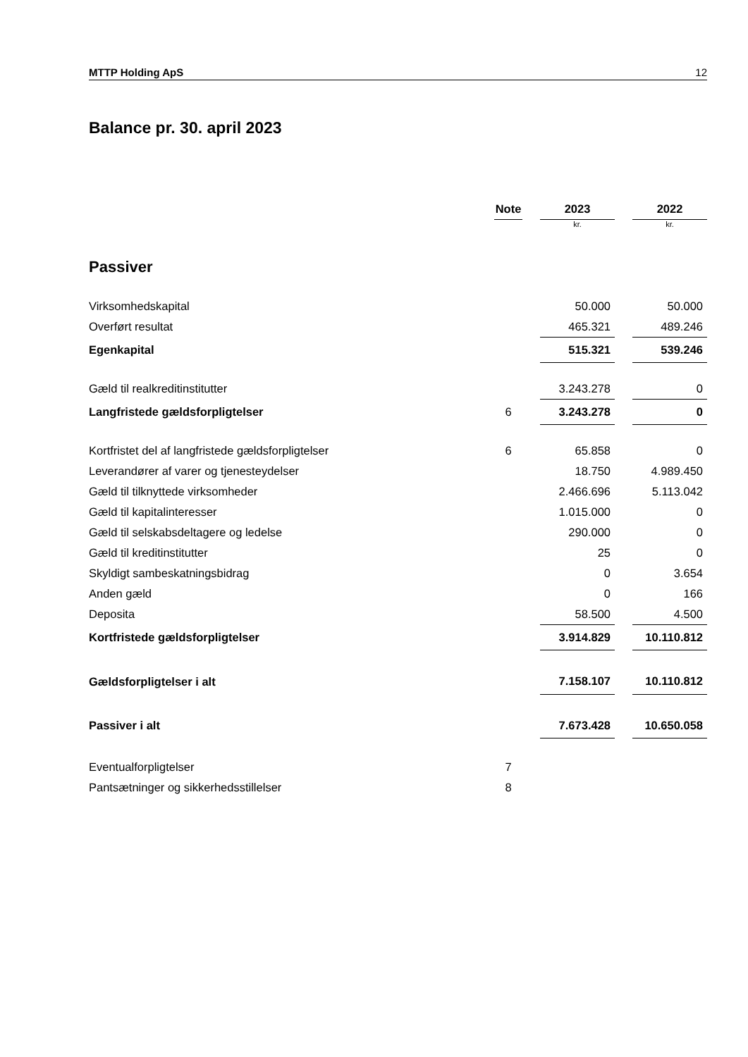MTTP Holding ApS 12
Balance pr. 30. april 2023
| | Note | | 2023 | | 2022 |
| --- | --- | --- | --- | --- | --- |
| | | | kr. | | kr. |
| Passiver | | | | | |
| Virksomhedskapital | | | 50.000 | | 50.000 |
| Overført resultat | | | 465.321 | | 489.246 |
| Egenkapital | | | 515.321 | | 539.246 |
| Gæld til realkreditinstitutter | | | 3.243.278 | | 0 |
| Langfristede gældsforpligtelser | 6 | | 3.243.278 | | 0 |
| Kortfristet del af langfristede gældsforpligtelser | 6 | | 65.858 | | 0 |
| Leverandører af varer og tjenesteydelser | | | 18.750 | | 4.989.450 |
| Gæld til tilknyttede virksomheder | | | 2.466.696 | | 5.113.042 |
| Gæld til kapitalinteresser | | | 1.015.000 | | 0 |
| Gæld til selskabsdeltagere og ledelse | | | 290.000 | | 0 |
| Gæld til kreditinstitutter | | | 25 | | 0 |
| Skyldigt sambeskatningsbidrag | | | 0 | | 3.654 |
| Anden gæld | | | 0 | | 166 |
| Deposita | | | 58.500 | | 4.500 |
| Kortfristede gældsforpligtelser | | | 3.914.829 | | 10.110.812 |
| Gældsforpligtelser i alt | | | 7.158.107 | | 10.110.812 |
| Passiver i alt | | | 7.673.428 | | 10.650.058 |
| Eventualforpligtelser | 7 | | | | |
| Pantsætninger og sikkerhedsstillelser | 8 | | | | |